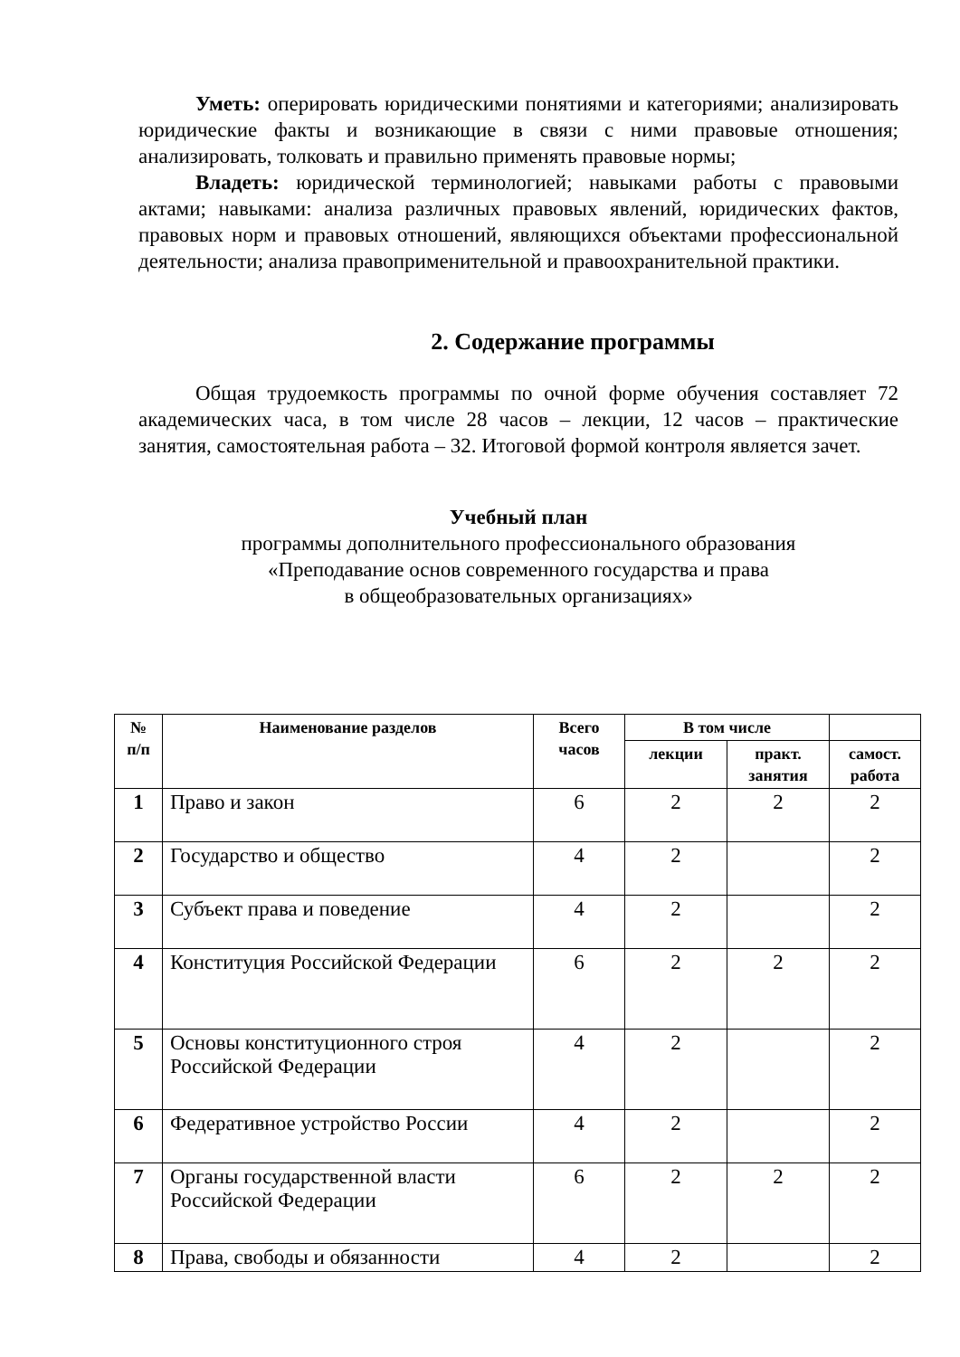Уметь: оперировать юридическими понятиями и категориями; анализировать юридические факты и возникающие в связи с ними правовые отношения; анализировать, толковать и правильно применять правовые нормы;
Владеть: юридической терминологией; навыками работы с правовыми актами; навыками: анализа различных правовых явлений, юридических фактов, правовых норм и правовых отношений, являющихся объектами профессиональной деятельности; анализа правоприменительной и правоохранительной практики.
2. Содержание программы
Общая трудоемкость программы по очной форме обучения составляет 72 академических часа, в том числе 28 часов – лекции, 12 часов – практические занятия, самостоятельная работа – 32. Итоговой формой контроля является зачет.
Учебный план
программы дополнительного профессионального образования
«Преподавание основ современного государства и права
в общеобразовательных организациях»
| № п/п | Наименование разделов | Всего часов | В том числе | | |
| --- | --- | --- | --- | --- | --- |
| | | | лекции | практ. занятия | самост. работа |
| 1 | Право и закон | 6 | 2 | 2 | 2 |
| 2 | Государство и общество | 4 | 2 | | 2 |
| 3 | Субъект права и поведение | 4 | 2 | | 2 |
| 4 | Конституция Российской Федерации | 6 | 2 | 2 | 2 |
| 5 | Основы конституционного строя Российской Федерации | 4 | 2 | | 2 |
| 6 | Федеративное устройство России | 4 | 2 | | 2 |
| 7 | Органы государственной власти Российской Федерации | 6 | 2 | 2 | 2 |
| 8 | Права, свободы и обязанности | 4 | 2 | | 2 |